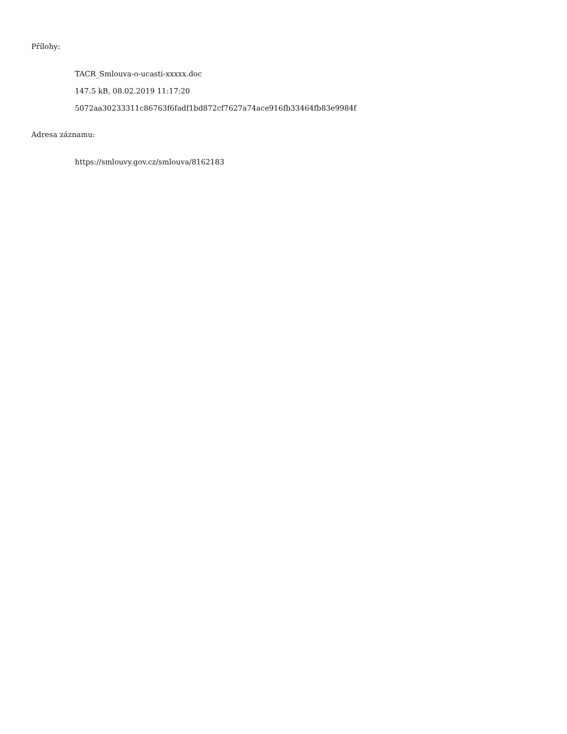Přílohy:
TACR_Smlouva-o-ucasti-xxxxx.doc
147.5 kB, 08.02.2019 11:17:20
5072aa30233311c86763f6fadf1bd872cf7627a74ace916fb33464fb83e9984f
Adresa záznamu:
https://smlouvy.gov.cz/smlouva/8162183